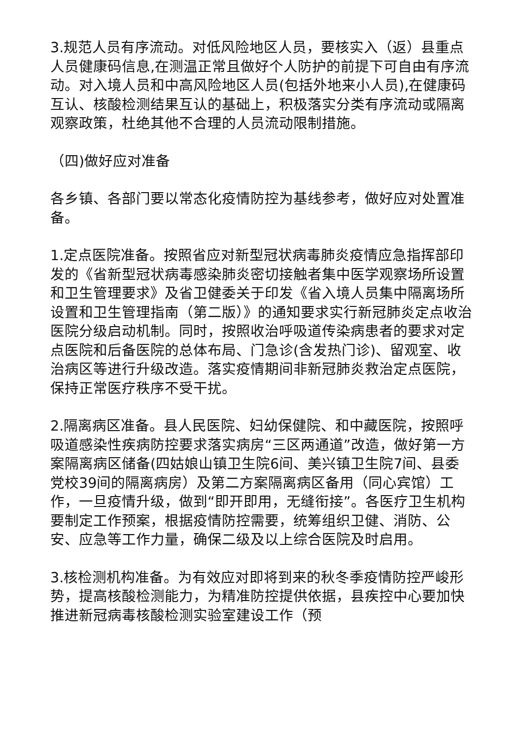3.规范人员有序流动。对低风险地区人员，要核实入（返）县重点人员健康码信息,在测温正常且做好个人防护的前提下可自由有序流动。对入境人员和中高风险地区人员(包括外地来小人员),在健康码互认、核酸检测结果互认的基础上，积极落实分类有序流动或隔离观察政策，杜绝其他不合理的人员流动限制措施。
（四)做好应对准备
各乡镇、各部门要以常态化疫情防控为基线参考，做好应对处置准备。
1.定点医院准备。按照省应对新型冠状病毒肺炎疫情应急指挥部印发的《省新型冠状病毒感染肺炎密切接触者集中医学观察场所设置和卫生管理要求》及省卫健委关于印发《省入境人员集中隔离场所设置和卫生管理指南（第二版）》的通知要求实行新冠肺炎定点收治医院分级启动机制。同时，按照收治呼吸道传染病患者的要求对定点医院和后备医院的总体布局、门急诊(含发热门诊)、留观室、收治病区等进行升级改造。落实疫情期间非新冠肺炎救治定点医院，保持正常医疗秩序不受干扰。
2.隔离病区准备。县人民医院、妇幼保健院、和中藏医院，按照呼吸道感染性疾病防控要求落实病房“三区两通道”改造，做好第一方案隔离病区储备(四姑娘山镇卫生院6间、美兴镇卫生院7间、县委党校39间的隔离病房）及第二方案隔离病区备用（同心宾馆）工作，一旦疫情升级，做到“即开即用，无缝衔接”。各医疗卫生机构要制定工作预案，根据疫情防控需要，统筹组织卫健、消防、公安、应急等工作力量，确保二级及以上综合医院及时启用。
3.核检测机构准备。为有效应对即将到来的秋冬季疫情防控严峻形势，提高核酸检测能力，为精准防控提供依据，县疾控中心要加快推进新冠病毒核酸检测实验室建设工作（预